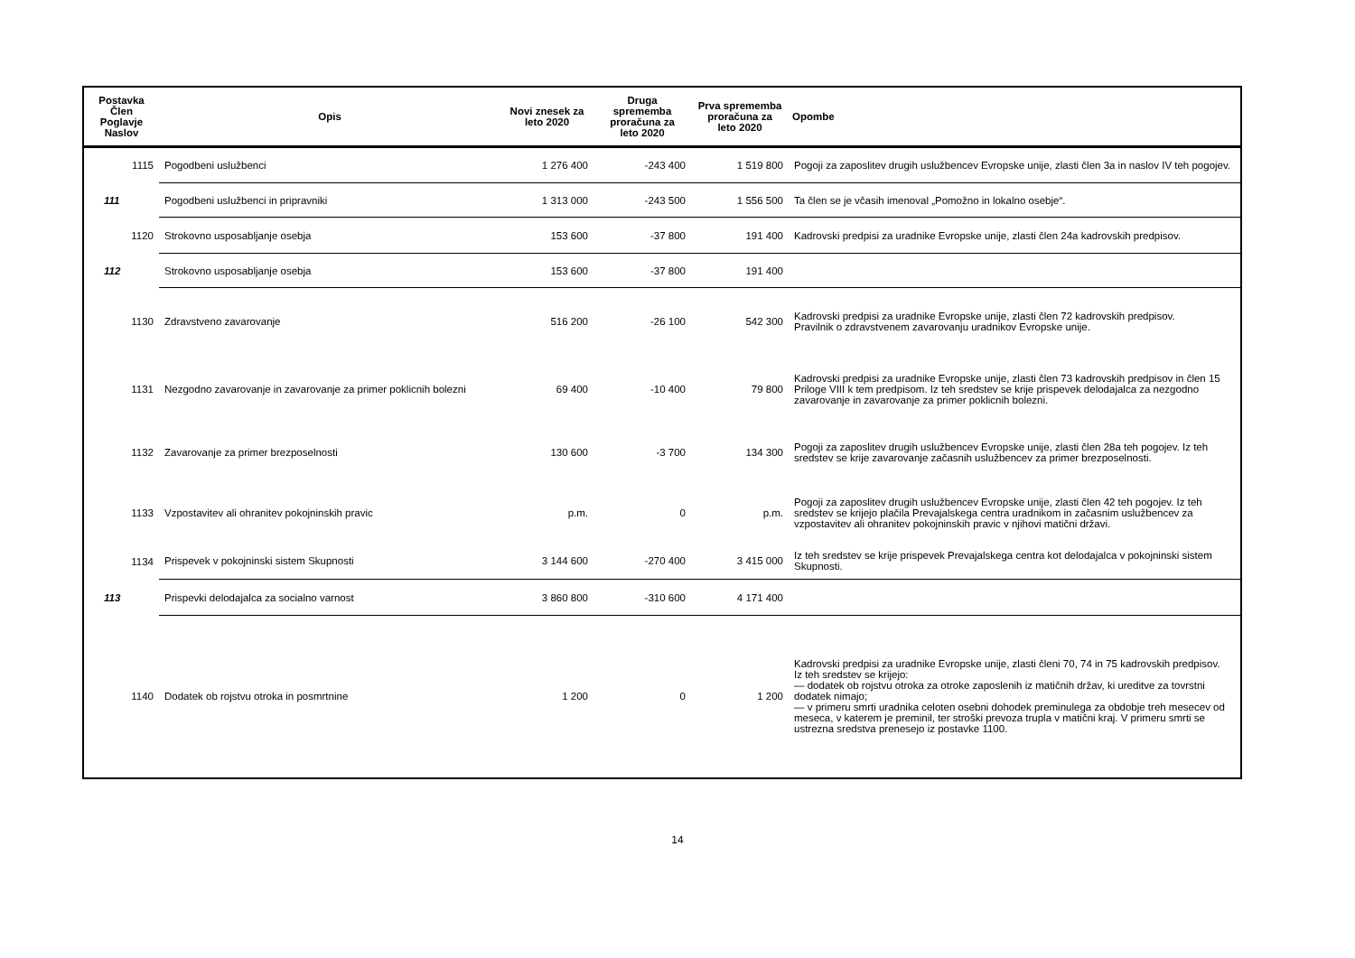| Postavka Člen Poglavje Naslov | Opis | Novi znesek za leto 2020 | Druga sprememba proračuna za leto 2020 | Prva sprememba proračuna za leto 2020 | Opombe |
| --- | --- | --- | --- | --- | --- |
| 1115 | Pogodbeni uslužbenci | 1 276 400 | -243 400 | 1 519 800 | Pogoji za zaposlitev drugih uslužbencev Evropske unije, zlasti člen 3a in naslov IV teh pogojev. |
| 111 | Pogodbeni uslužbenci in pripravniki | 1 313 000 | -243 500 | 1 556 500 | Ta člen se je včasih imenoval „Pomožno in lokalno osebje“. |
| 1120 | Strokovno usposabljanje osebja | 153 600 | -37 800 | 191 400 | Kadrovski predpisi za uradnike Evropske unije, zlasti člen 24a kadrovskih predpisov. |
| 112 | Strokovno usposabljanje osebja | 153 600 | -37 800 | 191 400 | |
| 1130 | Zdravstveno zavarovanje | 516 200 | -26 100 | 542 300 | Kadrovski predpisi za uradnike Evropske unije, zlasti člen 72 kadrovskih predpisov. Pravilnik o zdravstvenem zavarovanju uradnikov Evropske unije. |
| 1131 | Nezgodno zavarovanje in zavarovanje za primer poklicnih bolezni | 69 400 | -10 400 | 79 800 | Kadrovski predpisi za uradnike Evropske unije, zlasti člen 73 kadrovskih predpisov in člen 15 Priloge VIII k tem predpisom. Iz teh sredstev se krije prispevek delodajalca za nezgodno zavarovanje in zavarovanje za primer poklicnih bolezni. |
| 1132 | Zavarovanje za primer brezposelnosti | 130 600 | -3 700 | 134 300 | Pogoji za zaposlitev drugih uslužbencev Evropske unije, zlasti člen 28a teh pogojev. Iz teh sredstev se krije zavarovanje začasnih uslužbencev za primer brezposelnosti. |
| 1133 | Vzpostavitev ali ohranitev pokojninskih pravic | p.m. | 0 | p.m. | Pogoji za zaposlitev drugih uslužbencev Evropske unije, zlasti člen 42 teh pogojev. Iz teh sredstev se krijejo plačila Prevajalskega centra uradnikom in začasnim uslužbencev za vzpostavitev ali ohranitev pokojninskih pravic v njihovi matični državi. |
| 1134 | Prispevek v pokojninski sistem Skupnosti | 3 144 600 | -270 400 | 3 415 000 | Iz teh sredstev se krije prispevek Prevajalskega centra kot delodajalca v pokojninski sistem Skupnosti. |
| 113 | Prispevki delodajalca za socialno varnost | 3 860 800 | -310 600 | 4 171 400 | |
| 1140 | Dodatek ob rojstvu otroka in posmrtnine | 1 200 | 0 | 1 200 | Kadrovski predpisi za uradnike Evropske unije, zlasti členi 70, 74 in 75 kadrovskih predpisov. Iz teh sredstev se krijejo: — dodatek ob rojstvu otroka za otroke zaposlenih iz matičnih držav, ki ureditve za tovrstni dodatek nimajo; — v primeru smrti uradnika celoten osebni dohodek preminulega za obdobje treh mesecev od meseca, v katerem je preminil, ter stroški prevoza trupla v matični kraj. V primeru smrti se ustrezna sredstva prenesejo iz postavke 1100. |
14